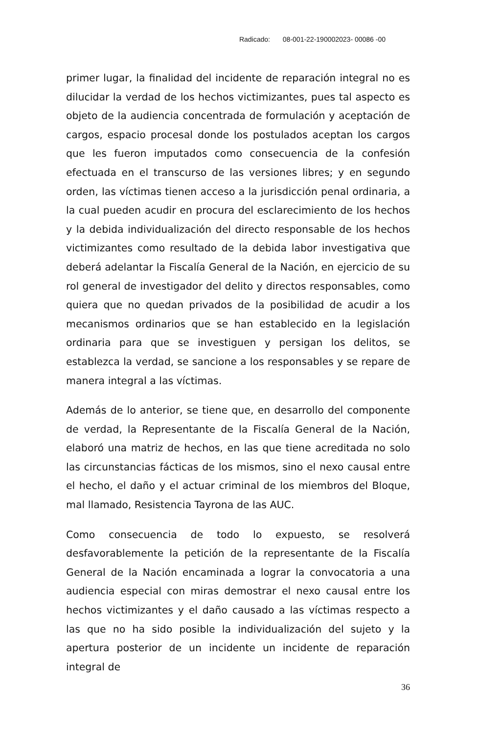Radicado: 08-001-22-190002023- 00086 -00
primer lugar, la finalidad del incidente de reparación integral no es dilucidar la verdad de los hechos victimizantes, pues tal aspecto es objeto de la audiencia concentrada de formulación y aceptación de cargos, espacio procesal donde los postulados aceptan los cargos que les fueron imputados como consecuencia de la confesión efectuada en el transcurso de las versiones libres; y en segundo orden, las víctimas tienen acceso a la jurisdicción penal ordinaria, a la cual pueden acudir en procura del esclarecimiento de los hechos y la debida individualización del directo responsable de los hechos victimizantes como resultado de la debida labor investigativa que deberá adelantar la Fiscalía General de la Nación, en ejercicio de su rol general de investigador del delito y directos responsables, como quiera que no quedan privados de la posibilidad de acudir a los mecanismos ordinarios que se han establecido en la legislación ordinaria para que se investiguen y persigan los delitos, se establezca la verdad, se sancione a los responsables y se repare de manera integral a las víctimas.
Además de lo anterior, se tiene que, en desarrollo del componente de verdad, la Representante de la Fiscalía General de la Nación, elaboró una matriz de hechos, en las que tiene acreditada no solo las circunstancias fácticas de los mismos, sino el nexo causal entre el hecho, el daño y el actuar criminal de los miembros del Bloque, mal llamado, Resistencia Tayrona de las AUC.
Como consecuencia de todo lo expuesto, se resolverá desfavorablemente la petición de la representante de la Fiscalía General de la Nación encaminada a lograr la convocatoria a una audiencia especial con miras demostrar el nexo causal entre los hechos victimizantes y el daño causado a las víctimas respecto a las que no ha sido posible la individualización del sujeto y la apertura posterior de un incidente un incidente de reparación integral de
36